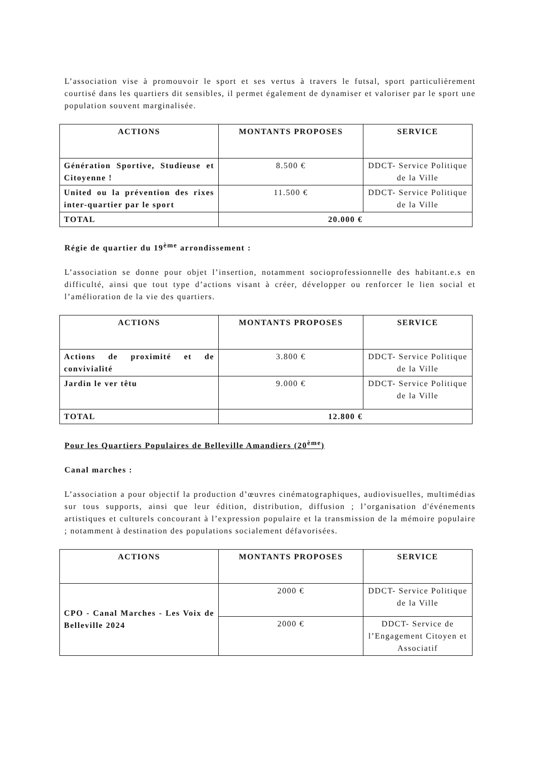L’association vise à promouvoir le sport et ses vertus à travers le futsal, sport particulièrement courtisé dans les quartiers dit sensibles, il permet également de dynamiser et valoriser par le sport une population souvent marginalisée.
| ACTIONS | MONTANTS PROPOSES | SERVICE |
| --- | --- | --- |
| Génération Sportive, Studieuse et Citoyenne ! | 8.500 € | DDCT- Service Politique de la Ville |
| United ou la prévention des rixes inter-quartier par le sport | 11.500 € | DDCT- Service Politique de la Ville |
| TOTAL | 20.000 € | |
Régie de quartier du 19<sup>ème</sup> arrondissement :
L’association se donne pour objet l’insertion, notamment socioprofessionnelle des habitant.e.s en difficulté, ainsi que tout type d’actions visant à créer, développer ou renforcer le lien social et l’amélioration de la vie des quartiers.
| ACTIONS | MONTANTS PROPOSES | SERVICE |
| --- | --- | --- |
| Actions de proximité et de convivialité | 3.800 € | DDCT- Service Politique de la Ville |
| Jardin le ver têtu | 9.000 € | DDCT- Service Politique de la Ville |
| TOTAL | 12.800 € | |
Pour les Quartiers Populaires de Belleville Amandiers (20<sup>ème</sup>)
Canal marches :
L’association a pour objectif la production d’œuvres cinématographiques, audiovisuelles, multimédias sur tous supports, ainsi que leur édition, distribution, diffusion ; l’organisation d'événements artistiques et culturels concourant à l’expression populaire et la transmission de la mémoire populaire ; notamment à destination des populations socialement défavorisées.
| ACTIONS | MONTANTS PROPOSES | SERVICE |
| --- | --- | --- |
| CPO - Canal Marches - Les Voix de Belleville 2024 | 2000 € | DDCT- Service Politique de la Ville |
| | 2000 € | DDCT- Service de l’Engagement Citoyen et Associatif |